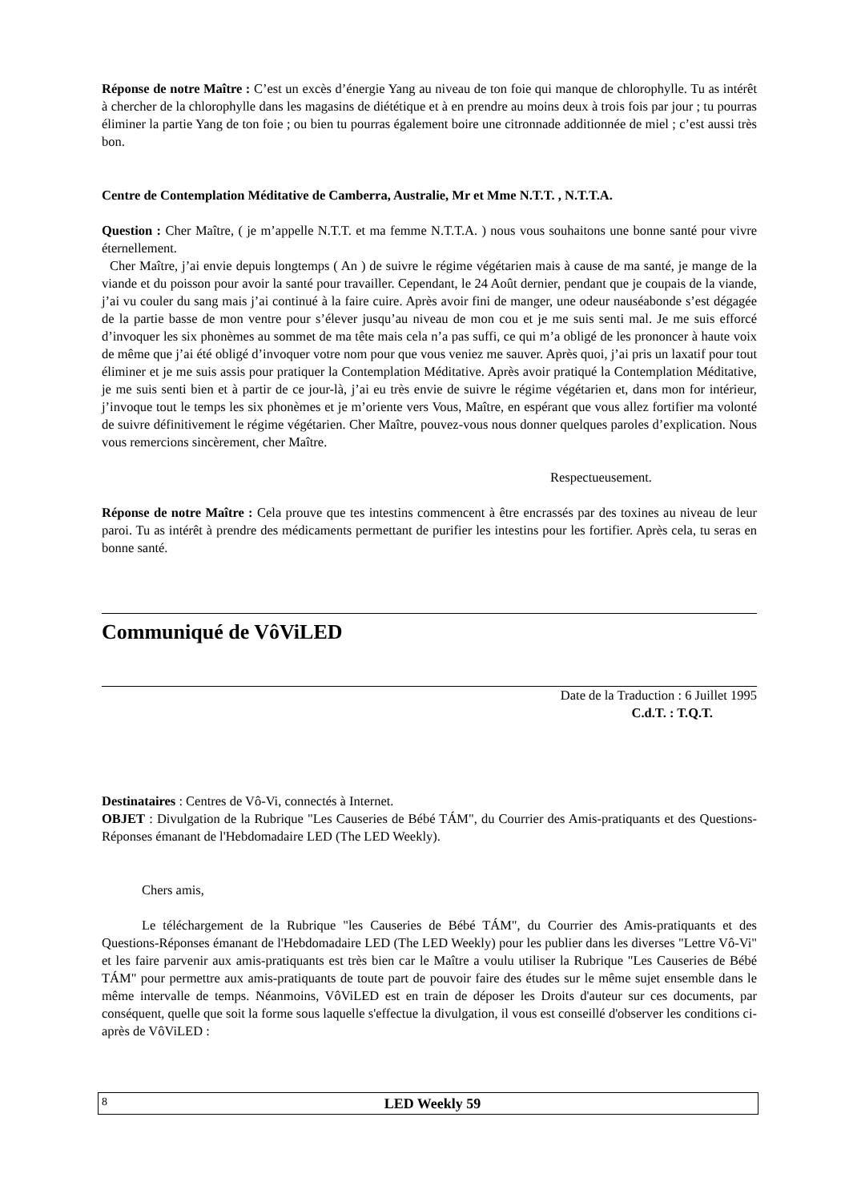Réponse de notre Maître : C’est un excès d’énergie Yang au niveau de ton foie qui manque de chlorophylle. Tu as intérêt à chercher de la chlorophylle dans les magasins de diététique et à en prendre au moins deux à trois fois par jour ; tu pourras éliminer la partie Yang de ton foie ; ou bien tu pourras également boire une citronnade additionnée de miel ; c’est aussi très bon.
Centre de Contemplation Méditative de Camberra, Australie, Mr et Mme N.T.T. , N.T.T.A.
Question : Cher Maître, ( je m’appelle N.T.T. et ma femme N.T.T.A. ) nous vous souhaitons une bonne santé pour vivre éternellement.
Cher Maître, j’ai envie depuis longtemps ( An ) de suivre le régime végétarien mais à cause de ma santé, je mange de la viande et du poisson pour avoir la santé pour travailler. Cependant, le 24 Août dernier, pendant que je coupais de la viande, j’ai vu couler du sang mais j’ai continué à la faire cuire. Après avoir fini de manger, une odeur nauséabonde s’est dégagée de la partie basse de mon ventre pour s’élever jusqu’au niveau de mon cou et je me suis senti mal. Je me suis efforcé d’invoquer les six phonèmes au sommet de ma tête mais cela n’a pas suffi, ce qui m’a obligé de les prononcer à haute voix de même que j’ai été obligé d’invoquer votre nom pour que vous veniez me sauver. Après quoi, j’ai pris un laxatif pour tout éliminer et je me suis assis pour pratiquer la Contemplation Méditative. Après avoir pratiqué la Contemplation Méditative, je me suis senti bien et à partir de ce jour-là, j’ai eu très envie de suivre le régime végétarien et, dans mon for intérieur, j’invoque tout le temps les six phonèmes et je m’oriente vers Vous, Maître, en espérant que vous allez fortifier ma volonté de suivre définitivement le régime végétarien. Cher Maître, pouvez-vous nous donner quelques paroles d’explication. Nous vous remercions sincèrement, cher Maître.
Respectueusement.
Réponse de notre Maître : Cela prouve que tes intestins commencent à être encrassés par des toxines au niveau de leur paroi. Tu as intérêt à prendre des médicaments permettant de purifier les intestins pour les fortifier. Après cela, tu seras en bonne santé.
Communiqué de VôViLED
Date de la Traduction : 6 Juillet 1995
C.d.T. : T.Q.T.
Destinataires : Centres de Vô-Vi, connectés à Internet.
OBJET : Divulgation de la Rubrique "Les Causeries de Bébé TÁM", du Courrier des Amis-pratiquants et des Questions-Réponses émanant de l'Hebdomadaire LED (The LED Weekly).
Chers amis,
Le téléchargement de la Rubrique "les Causeries de Bébé TÁM", du Courrier des Amis-pratiquants et des Questions-Réponses émanant de l'Hebdomadaire LED (The LED Weekly) pour les publier dans les diverses "Lettre Vô-Vi" et les faire parvenir aux amis-pratiquants est très bien car le Maître a voulu utiliser la Rubrique "Les Causeries de Bébé TÁM" pour permettre aux amis-pratiquants de toute part de pouvoir faire des études sur le même sujet ensemble dans le même intervalle de temps. Néanmoins, VôViLED est en train de déposer les Droits d'auteur sur ces documents, par conséquent, quelle que soit la forme sous laquelle s'effectue la divulgation, il vous est conseillé d'observer les conditions ci-après de VôViLED :
8
LED Weekly 59